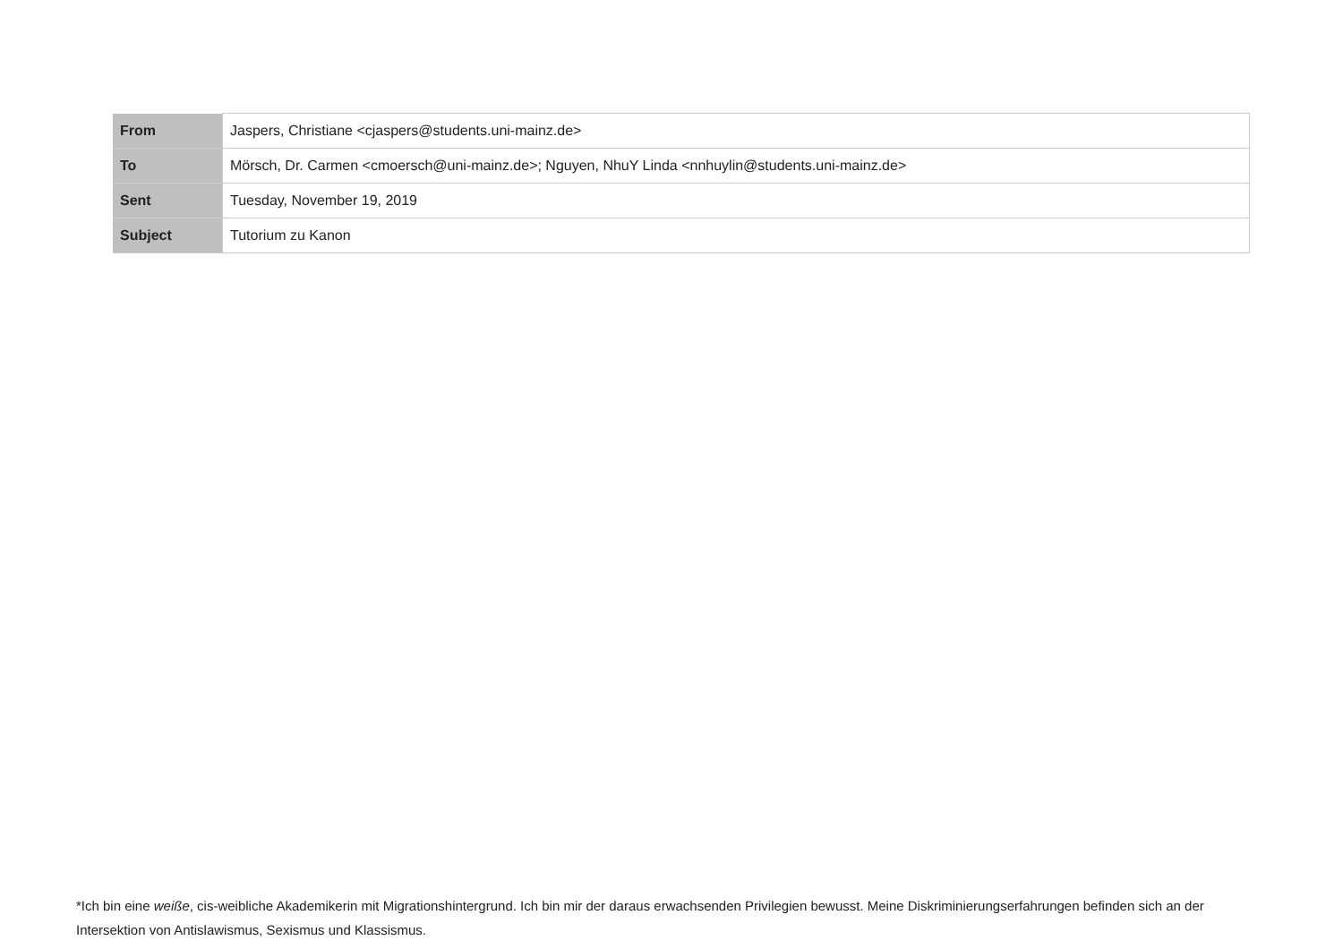| From | Jaspers, Christiane <cjaspers@students.uni-mainz.de> |
| To | Mörsch, Dr. Carmen <cmoersch@uni-mainz.de>; Nguyen, NhuY Linda <nnhuylin@students.uni-mainz.de> |
| Sent | Tuesday, November 19, 2019 |
| Subject | Tutorium zu Kanon |
*Ich bin eine weiße, cis-weibliche Akademikerin mit Migrationshintergrund. Ich bin mir der daraus erwachsenden Privilegien bewusst. Meine Diskriminierungserfahrungen befinden sich an der Intersektion von Antislawismus, Sexismus und Klassismus.